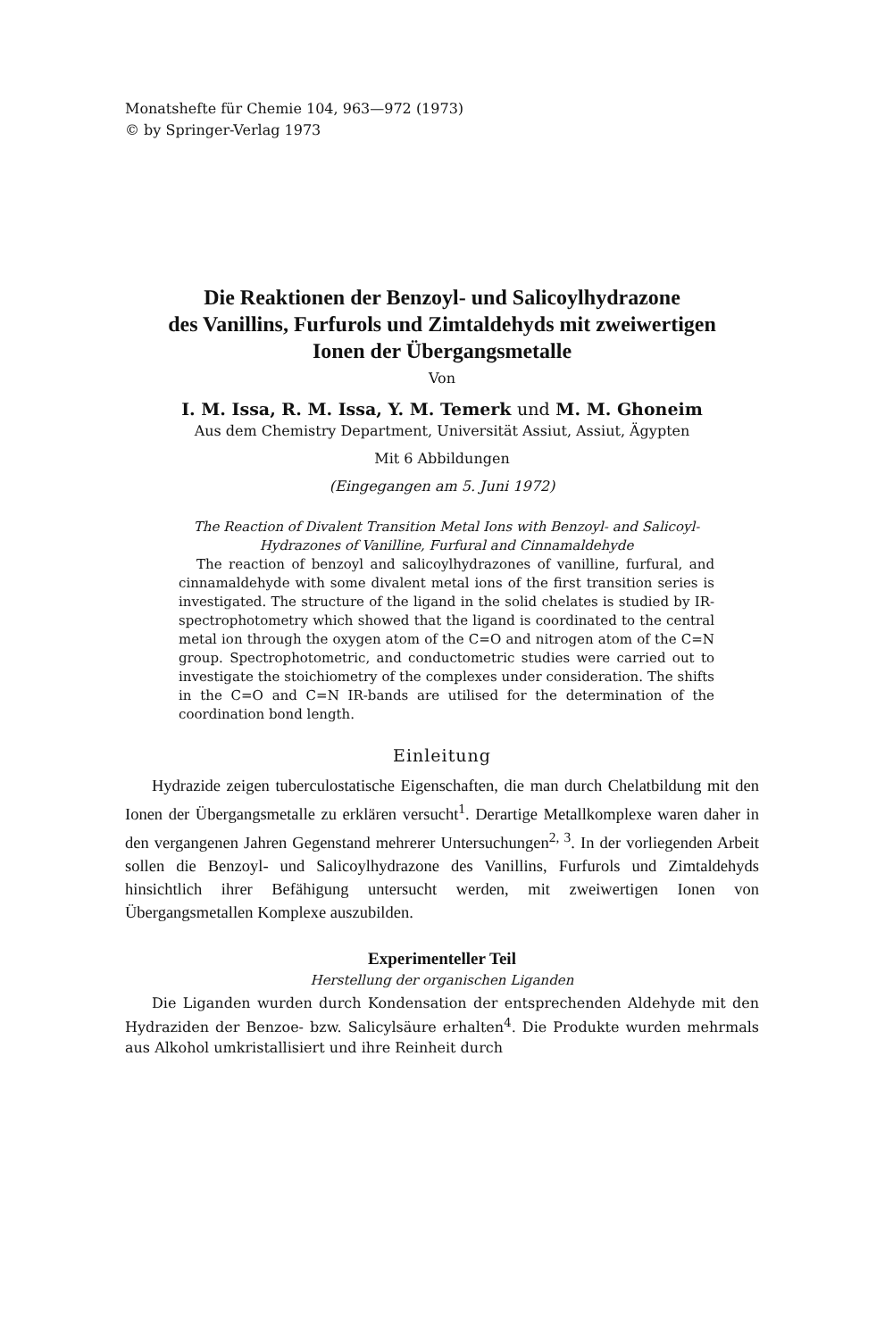Monatshefte für Chemie 104, 963—972 (1973)
© by Springer-Verlag 1973
Die Reaktionen der Benzoyl- und Salicoylhydrazone
des Vanillins, Furfurols und Zimtaldehyds mit zweiwertigen
Ionen der Übergangsmetalle
Von
I. M. Issa, R. M. Issa, Y. M. Temerk und M. M. Ghoneim
Aus dem Chemistry Department, Universität Assiut, Assiut, Ägypten
Mit 6 Abbildungen
(Eingegangen am 5. Juni 1972)
The Reaction of Divalent Transition Metal Ions with Benzoyl- and Salicoyl-Hydrazones of Vanilline, Furfural and Cinnamaldehyde
The reaction of benzoyl and salicoylhydrazones of vanilline, furfural, and cinnamaldehyde with some divalent metal ions of the first transition series is investigated. The structure of the ligand in the solid chelates is studied by IR-spectrophotometry which showed that the ligand is coordinated to the central metal ion through the oxygen atom of the C=O and nitrogen atom of the C=N group. Spectrophotometric, and conductometric studies were carried out to investigate the stoichiometry of the complexes under consideration. The shifts in the C=O and C=N IR-bands are utilised for the determination of the coordination bond length.
Einleitung
Hydrazide zeigen tuberculostatische Eigenschaften, die man durch Chelatbildung mit den Ionen der Übergangsmetalle zu erklären versucht<sup>1</sup>. Derartige Metallkomplexe waren daher in den vergangenen Jahren Gegenstand mehrerer Untersuchungen<sup>2, 3</sup>. In der vorliegenden Arbeit sollen die Benzoyl- und Salicoylhydrazone des Vanillins, Furfurols und Zimtaldehyds hinsichtlich ihrer Befähigung untersucht werden, mit zweiwertigen Ionen von Übergangsmetallen Komplexe auszubilden.
Experimenteller Teil
Herstellung der organischen Liganden
Die Liganden wurden durch Kondensation der entsprechenden Aldehyde mit den Hydraziden der Benzoe- bzw. Salicylsäure erhalten<sup>4</sup>. Die Produkte wurden mehrmals aus Alkohol umkristallisiert und ihre Reinheit durch